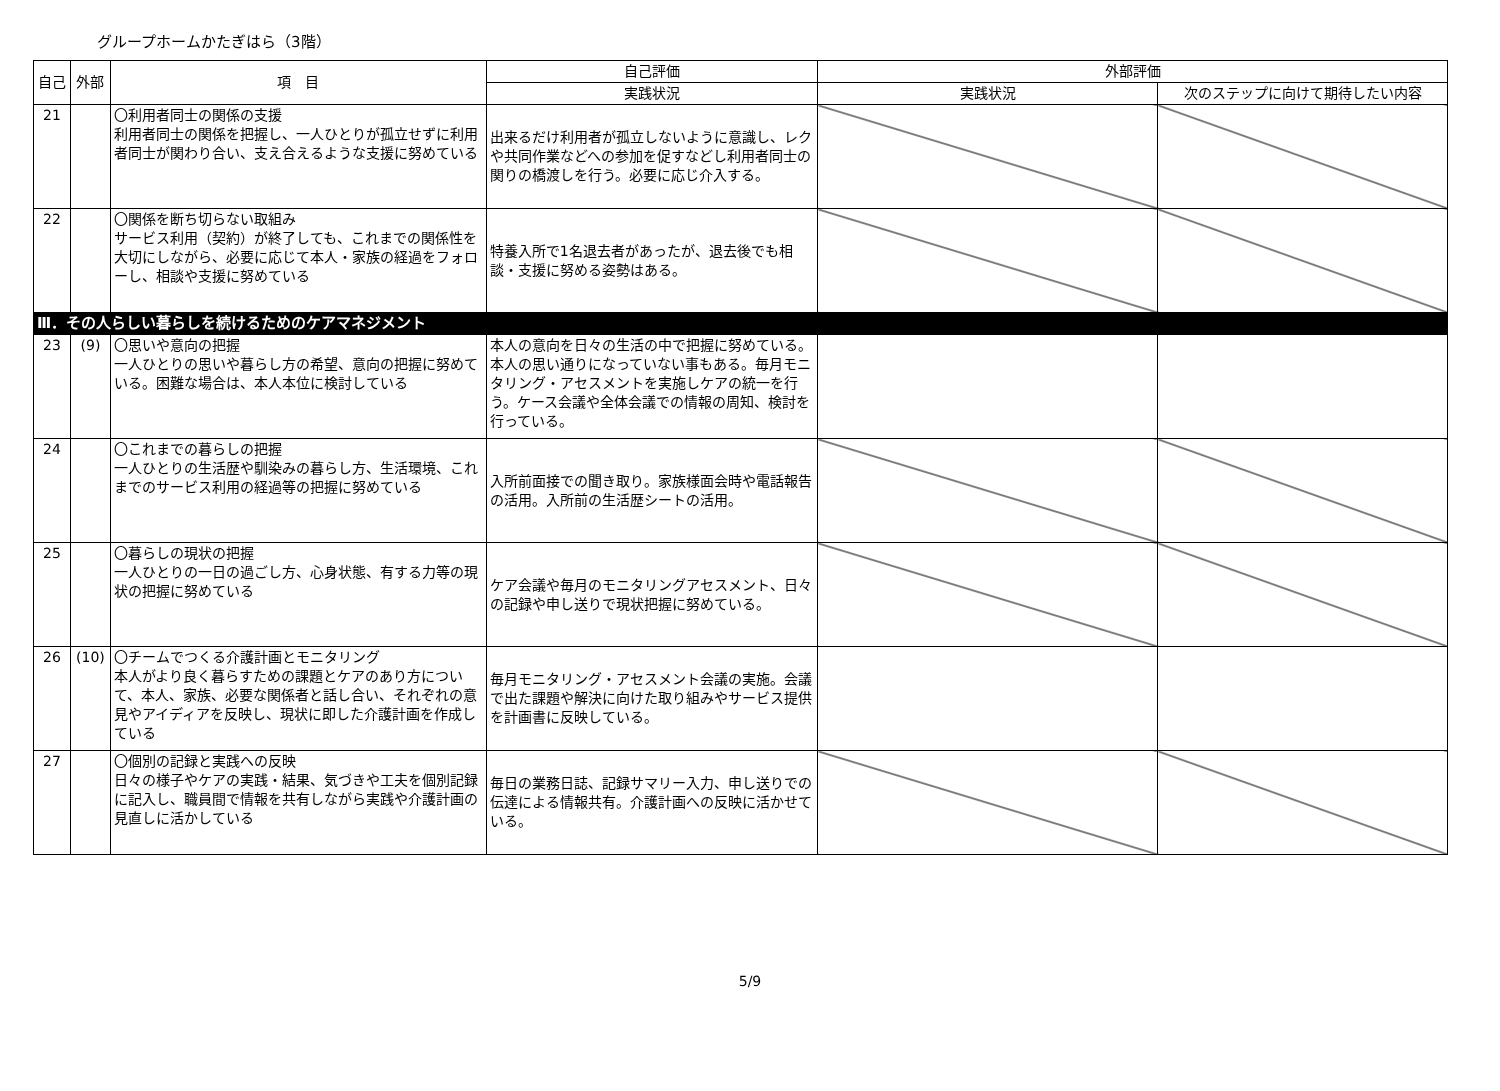グループホームかたぎはら（3階）
| 自己 | 外部 | 項 目 | 自己評価 | 外部評価 | |
| --- | --- | --- | --- | --- | --- |
| | | | 実践状況 | 実践状況 | 次のステップに向けて期待したい内容 |
| 21 | | 〇利用者同士の関係の支援 利用者同士の関係を把握し、一人ひとりが孤立せずに利用者同士が関わり合い、支え合えるような支援に努めている | 出来るだけ利用者が孤立しないように意識し、レクや共同作業などへの参加を促すなどし利用者同士の関りの橋渡しを行う。必要に応じ介入する。 | | |
| 22 | | 〇関係を断ち切らない取組み サービス利用（契約）が終了しても、これまでの関係性を大切にしながら、必要に応じて本人・家族の経過をフォローし、相談や支援に努めている | 特養入所で1名退去者があったが、退去後でも相談・支援に努める姿勢はある。 | | |
| Ⅲ．その人らしい暮らしを続けるためのケアマネジメント | | | | | |
| 23 | (9) | 〇思いや意向の把握 一人ひとりの思いや暮らし方の希望、意向の把握に努めている。困難な場合は、本人本位に検討している | 本人の意向を日々の生活の中で把握に努めている。本人の思い通りになっていない事もある。毎月モニタリング・アセスメントを実施しケアの統一を行う。ケース会議や全体会議での情報の周知、検討を行っている。 | | |
| 24 | | 〇これまでの暮らしの把握 一人ひとりの生活歴や馴染みの暮らし方、生活環境、これまでのサービス利用の経過等の把握に努めている | 入所前面接での聞き取り。家族様面会時や電話報告の活用。入所前の生活歴シートの活用。 | | |
| 25 | | 〇暮らしの現状の把握 一人ひとりの一日の過ごし方、心身状態、有する力等の現状の把握に努めている | ケア会議や毎月のモニタリングアセスメント、日々の記録や申し送りで現状把握に努めている。 | | |
| 26 | (10) | 〇チームでつくる介護計画とモニタリング 本人がより良く暮らすための課題とケアのあり方について、本人、家族、必要な関係者と話し合い、それぞれの意見やアイディアを反映し、現状に即した介護計画を作成している | 毎月モニタリング・アセスメント会議の実施。会議で出た課題や解決に向けた取り組みやサービス提供を計画書に反映している。 | | |
| 27 | | 〇個別の記録と実践への反映 日々の様子やケアの実践・結果、気づきや工夫を個別記録に記入し、職員間で情報を共有しながら実践や介護計画の見直しに活かしている | 毎日の業務日誌、記録サマリー入力、申し送りでの伝達による情報共有。介護計画への反映に活かせている。 | | |
5/9